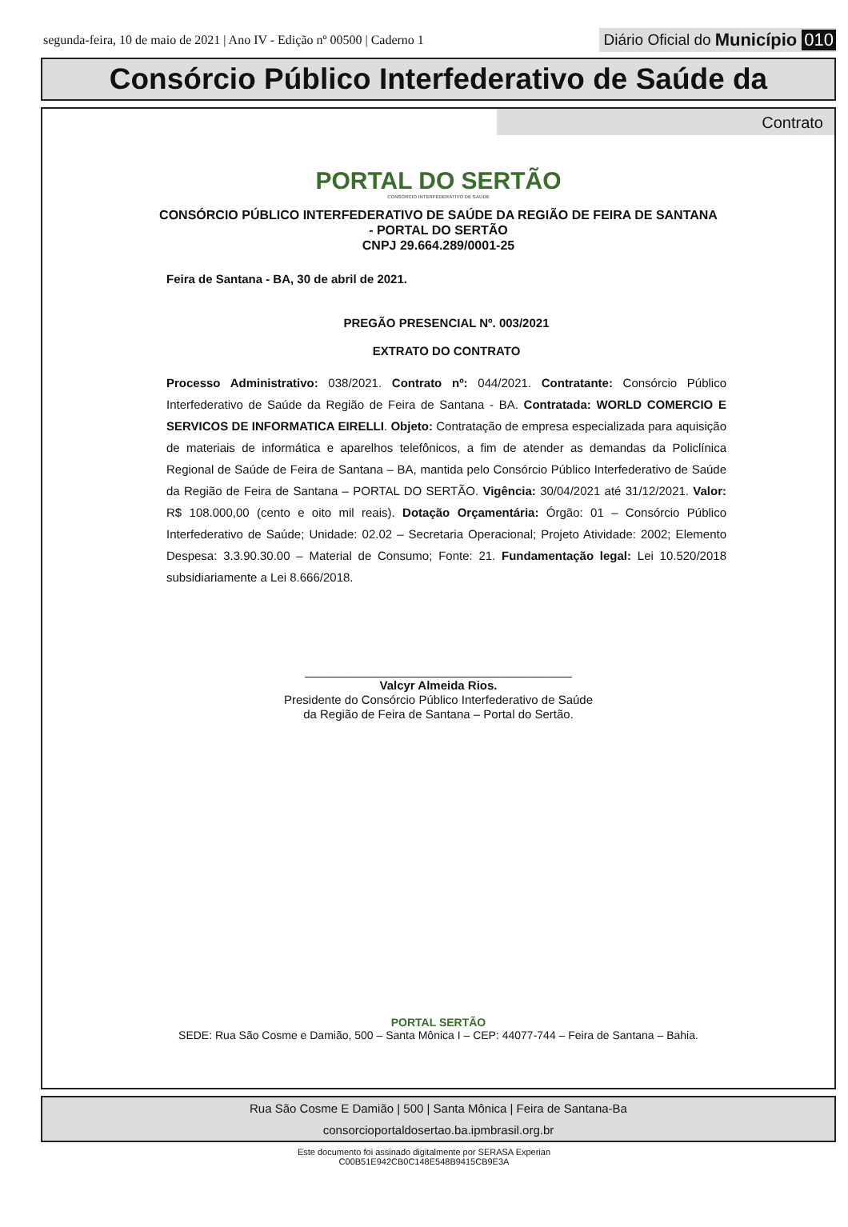segunda-feira, 10 de maio de 2021 | Ano IV - Edição nº 00500 | Caderno 1 Diário Oficial do Município 010
Consórcio Público Interfederativo de Saúde da
Contrato
PORTAL DO SERTÃO
CONSÓRCIO INTERFEDERATIVO DE SAÚDE
CONSÓRCIO PÚBLICO INTERFEDERATIVO DE SAÚDE DA REGIÃO DE FEIRA DE SANTANA
- PORTAL DO SERTÃO
CNPJ 29.664.289/0001-25
Feira de Santana - BA, 30 de abril de 2021.
PREGÃO PRESENCIAL Nº. 003/2021
EXTRATO DO CONTRATO
Processo Administrativo: 038/2021. Contrato nº: 044/2021. Contratante: Consórcio Público Interfederativo de Saúde da Região de Feira de Santana - BA. Contratada: WORLD COMERCIO E SERVICOS DE INFORMATICA EIRELLI. Objeto: Contratação de empresa especializada para aquisição de materiais de informática e aparelhos telefônicos, a fim de atender as demandas da Policlínica Regional de Saúde de Feira de Santana – BA, mantida pelo Consórcio Público Interfederativo de Saúde da Região de Feira de Santana – PORTAL DO SERTÃO. Vigência: 30/04/2021 até 31/12/2021. Valor: R$ 108.000,00 (cento e oito mil reais). Dotação Orçamentária: Órgão: 01 – Consórcio Público Interfederativo de Saúde; Unidade: 02.02 – Secretaria Operacional; Projeto Atividade: 2002; Elemento Despesa: 3.3.90.30.00 – Material de Consumo; Fonte: 21. Fundamentação legal: Lei 10.520/2018 subsidiariamente a Lei 8.666/2018.
________________________________________
Valcyr Almeida Rios.
Presidente do Consórcio Público Interfederativo de Saúde
da Região de Feira de Santana – Portal do Sertão.
PORTAL SERTÃO
SEDE: Rua São Cosme e Damião, 500 – Santa Mônica I – CEP: 44077-744 – Feira de Santana – Bahia.
Rua São Cosme E Damião | 500 | Santa Mônica | Feira de Santana-Ba
consorcioportaldosertao.ba.ipmbrasil.org.br
Este documento foi assinado digitalmente por SERASA Experian
C00B51E942CB0C148E548B9415CB9E3A